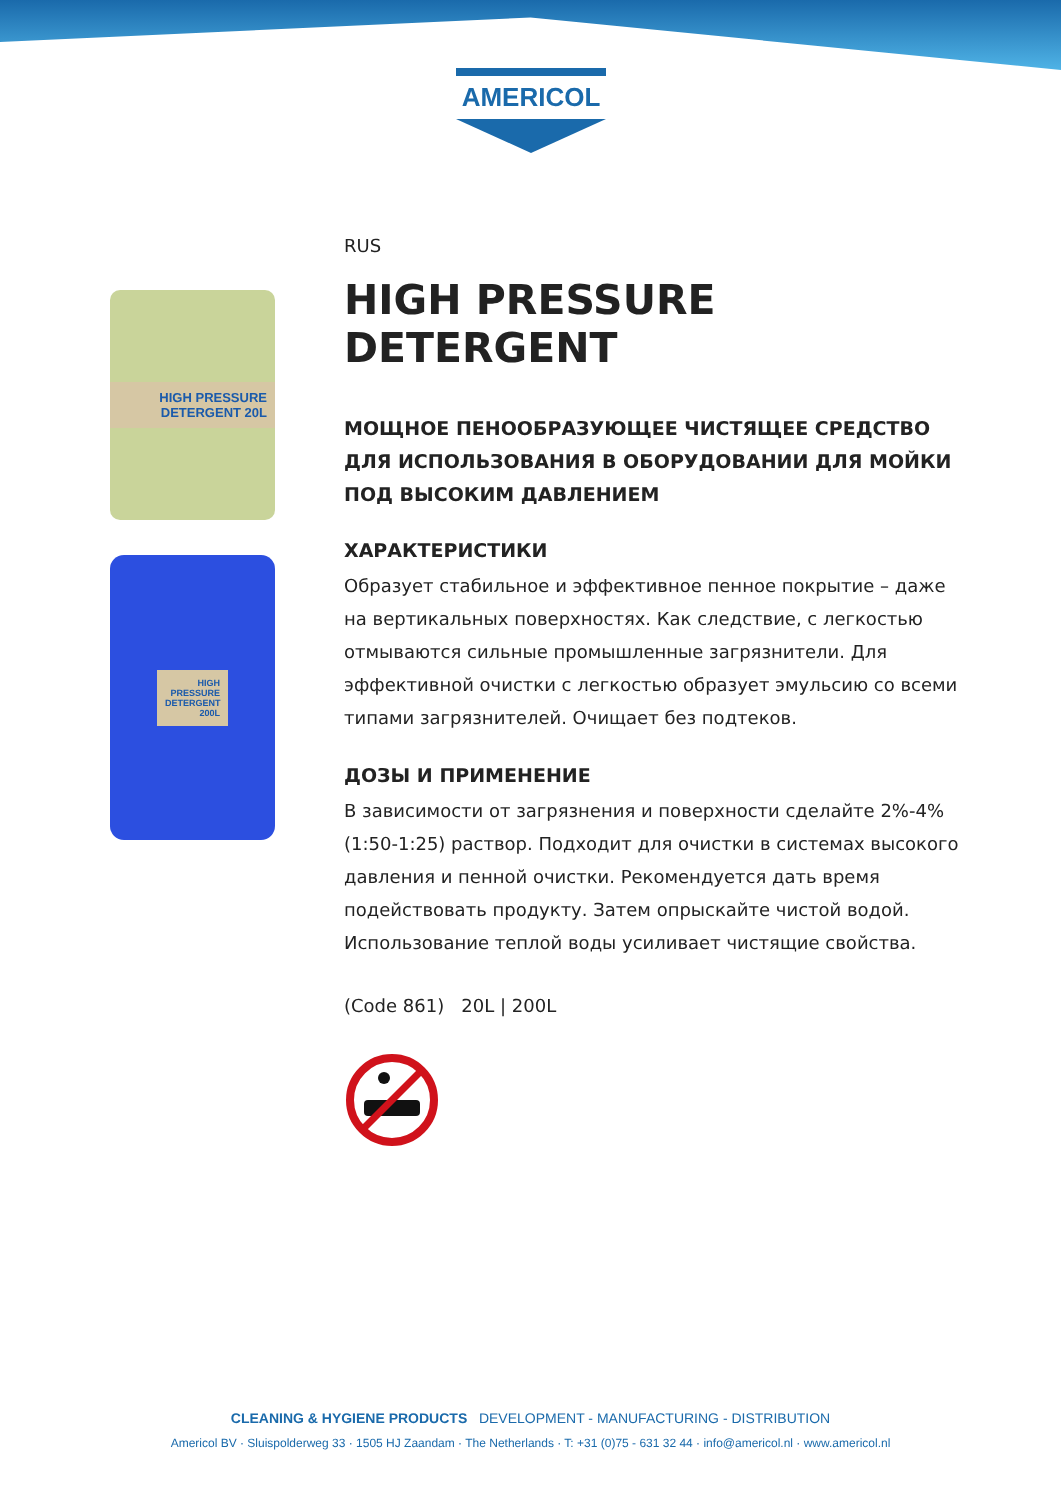AMERICOL
HIGH PRESSURE DETERGENT 20L
HIGH PRESSURE DETERGENT 200L
RUS
HIGH PRESSURE DETERGENT
МОЩНОЕ ПЕНООБРАЗУЮЩЕЕ ЧИСТЯЩЕЕ СРЕДСТВО ДЛЯ ИСПОЛЬЗОВАНИЯ В ОБОРУДОВАНИИ ДЛЯ МОЙКИ ПОД ВЫСОКИМ ДАВЛЕНИЕМ
ХАРАКТЕРИСТИКИ
Образует стабильное и эффективное пенное покрытие – даже на вертикальных поверхностях. Как следствие, с легкостью отмываются сильные промышленные загрязнители. Для эффективной очистки с легкостью образует эмульсию со всеми типами загрязнителей. Очищает без подтеков.
ДОЗЫ И ПРИМЕНЕНИЕ
В зависимости от загрязнения и поверхности сделайте 2%-4% (1:50-1:25) раствор. Подходит для очистки в системах высокого давления и пенной очистки. Рекомендуется дать время подействовать продукту. Затем опрыскайте чистой водой. Использование теплой воды усиливает чистящие свойства.
(Code 861) 20L | 200L
CLEANING & HYGIENE PRODUCTS DEVELOPMENT - MANUFACTURING - DISTRIBUTION
Americol BV · Sluispolderweg 33 · 1505 HJ Zaandam · The Netherlands · T: +31 (0)75 - 631 32 44 · info@americol.nl · www.americol.nl